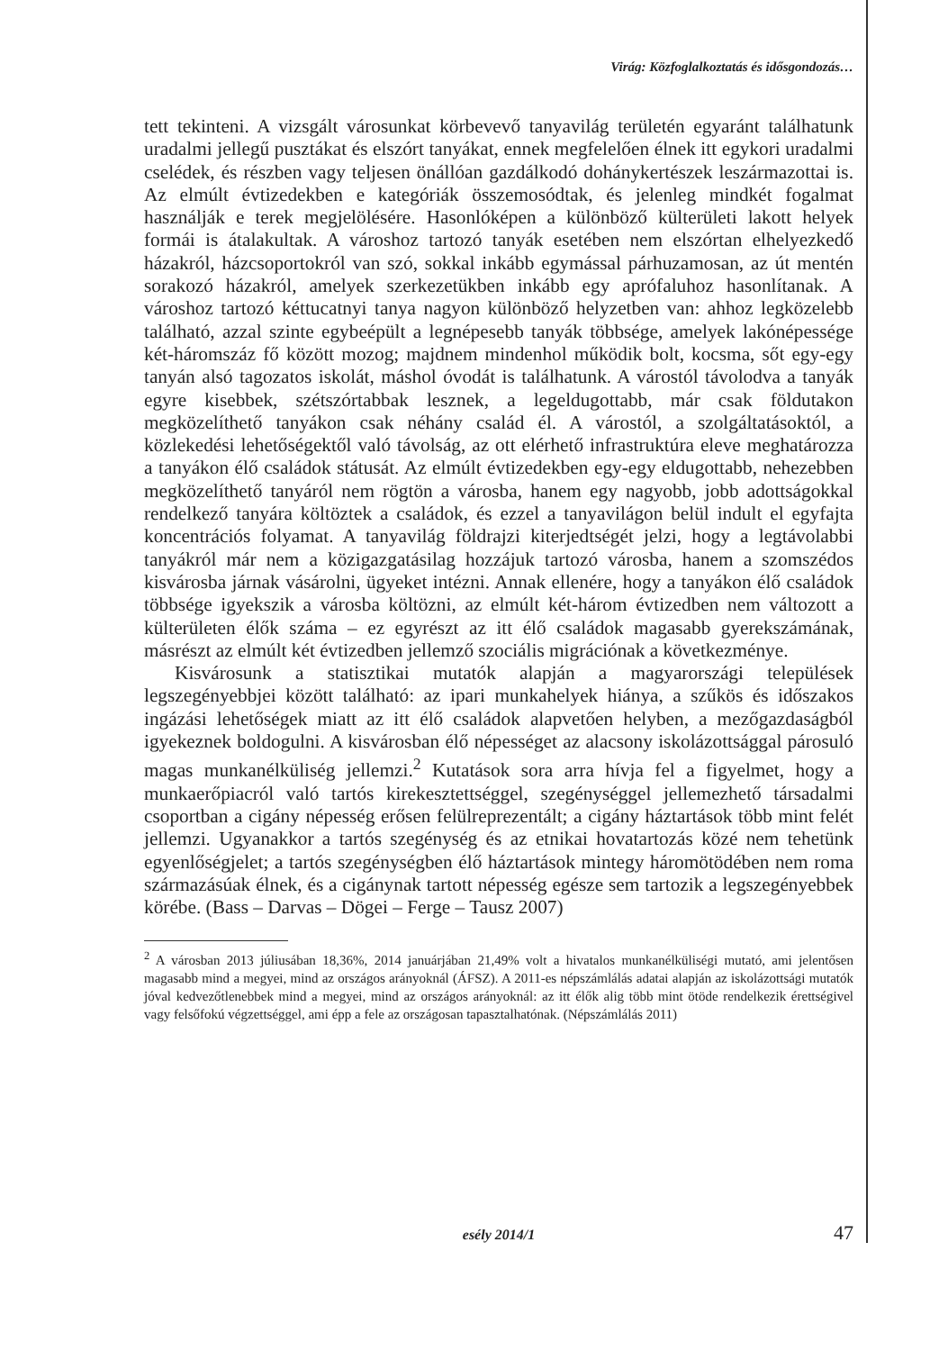Virág: Közfoglalkoztatás és idősgondozás…
tett tekinteni. A vizsgált városunkat körbevevő tanyavilág területén egyaránt találhatunk uradalmi jellegű pusztákat és elszórt tanyákat, ennek megfelelően élnek itt egykori uradalmi cselédek, és részben vagy teljesen önállóan gazdálkodó dohánykertészek leszármazottai is. Az elmúlt évtizedekben e kategóriák összemosódtak, és jelenleg mindkét fogalmat használják e terek megjelölésére. Hasonlóképen a különböző külterületi lakott helyek formái is átalakultak. A városhoz tartozó tanyák esetében nem elszórtan elhelyezkedő házakról, házcsoportokról van szó, sokkal inkább egymással párhuzamosan, az út mentén sorakozó házakról, amelyek szerkezetükben inkább egy aprófaluhoz hasonlítanak. A városhoz tartozó kéttucatnyi tanya nagyon különböző helyzetben van: ahhoz legközelebb található, azzal szinte egybeépült a legnépesebb tanyák többsége, amelyek lakónépessége két-háromszáz fő között mozog; majdnem mindenhol működik bolt, kocsma, sőt egy-egy tanyán alsó tagozatos iskolát, máshol óvodát is találhatunk. A várostól távolodva a tanyák egyre kisebbek, szétszórtabbak lesznek, a legeldugottabb, már csak földutakon megközelíthető tanyákon csak néhány család él. A várostól, a szolgáltatásoktól, a közlekedési lehetőségektől való távolság, az ott elérhető infrastruktúra eleve meghatározza a tanyákon élő családok státusát. Az elmúlt évtizedekben egy-egy eldugottabb, nehezebben megközelíthető tanyáról nem rögtön a városba, hanem egy nagyobb, jobb adottságokkal rendelkező tanyára költöztek a családok, és ezzel a tanyavilágon belül indult el egyfajta koncentrációs folyamat. A tanyavilág földrajzi kiterjedtségét jelzi, hogy a legtávolabbi tanyákról már nem a közigazgatásilag hozzájuk tartozó városba, hanem a szomszédos kisvárosba járnak vásárolni, ügyeket intézni. Annak ellenére, hogy a tanyákon élő családok többsége igyekszik a városba költözni, az elmúlt két-három évtizedben nem változott a külterületen élők száma – ez egyrészt az itt élő családok magasabb gyerekszámának, másrészt az elmúlt két évtizedben jellemző szociális migrációnak a következménye.
Kisvárosunk a statisztikai mutatók alapján a magyarországi települések legszegényebbjei között található: az ipari munkahelyek hiánya, a szűkös és időszakos ingázási lehetőségek miatt az itt élő családok alapvetően helyben, a mezőgazdaságból igyekeznek boldogulni. A kisvárosban élő népességet az alacsony iskolázottsággal párosuló magas munkanélküliség jellemzi.<sup>2</sup> Kutatások sora arra hívja fel a figyelmet, hogy a munkaerőpiacról való tartós kirekesztettséggel, szegénységgel jellemezhető társadalmi csoportban a cigány népesség erősen felülreprezentált; a cigány háztartások több mint felét jellemzi. Ugyanakkor a tartós szegénység és az etnikai hovatartozás közé nem tehetünk egyenlőségjelet; a tartós szegénységben élő háztartások mintegy háromötödében nem roma származásúak élnek, és a cigánynak tartott népesség egésze sem tartozik a legszegényebbek körébe. (Bass – Darvas – Dögei – Ferge – Tausz 2007)
<sup>2</sup> A városban 2013 júliusában 18,36%, 2014 januárjában 21,49% volt a hivatalos munkanélküliségi mutató, ami jelentősen magasabb mind a megyei, mind az országos arányoknál (ÁFSZ). A 2011-es népszámlálás adatai alapján az iskolázottsági mutatók jóval kedvezőtlenebbek mind a megyei, mind az országos arányoknál: az itt élők alig több mint ötöde rendelkezik érettségivel vagy felsőfokú végzettséggel, ami épp a fele az országosan tapasztalhatónak. (Népszámlálás 2011)
esély 2014/1
47